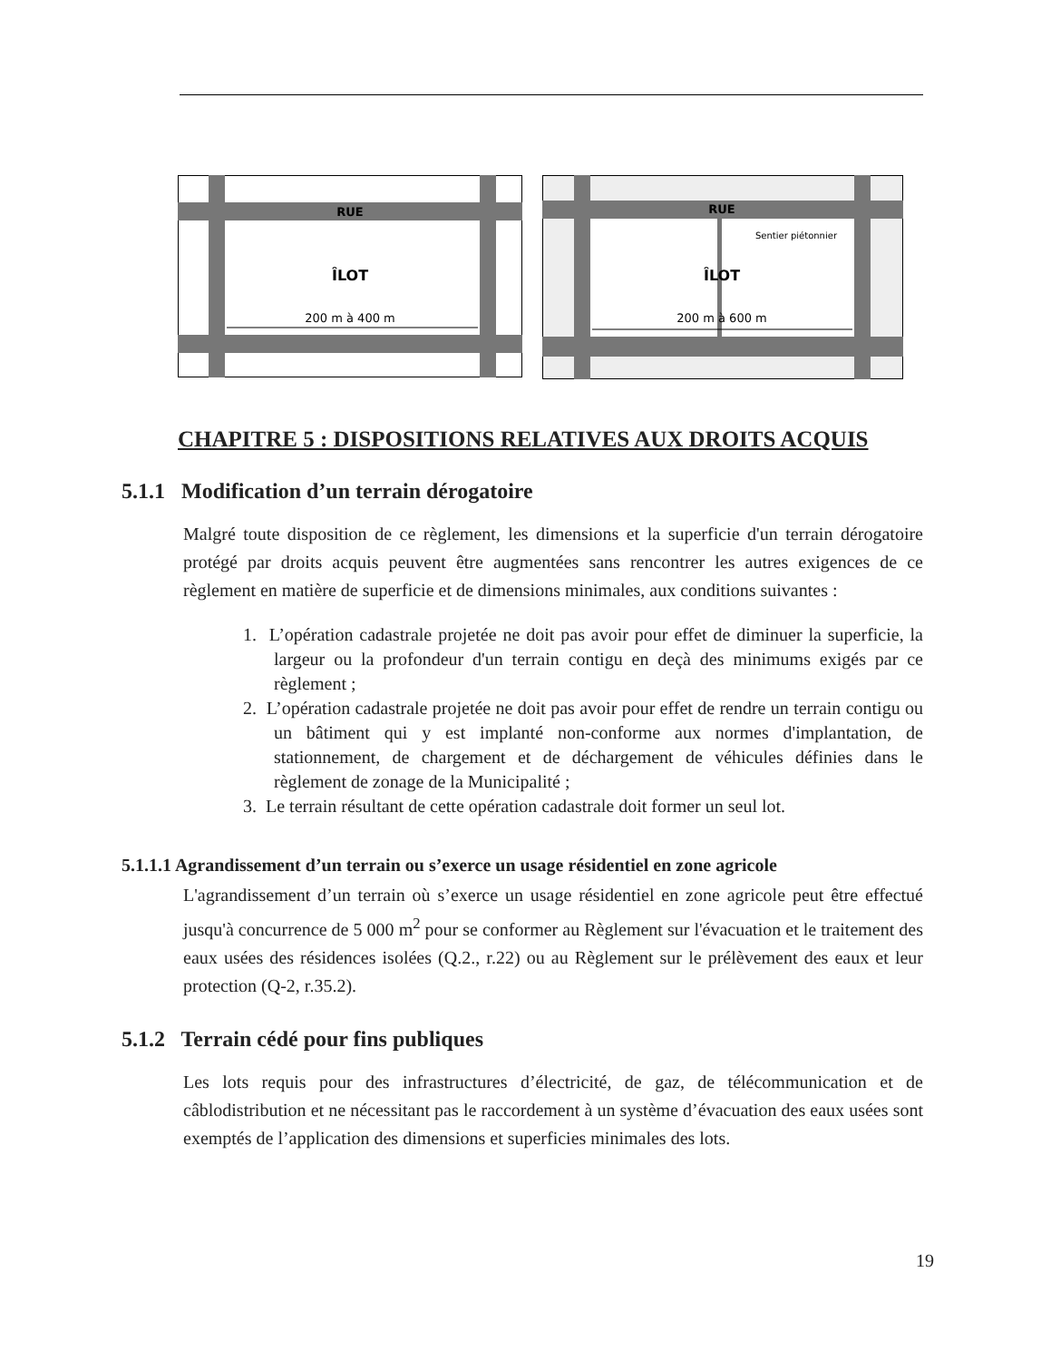RUE
ÎLOT
200 m à 400 m
RUE
Sentier piétonnier
ÎLOT
200 m à 600 m
CHAPITRE 5 : DISPOSITIONS RELATIVES AUX DROITS ACQUIS
5.1.1 Modification d’un terrain dérogatoire
Malgré toute disposition de ce règlement, les dimensions et la superficie d'un terrain dérogatoire protégé par droits acquis peuvent être augmentées sans rencontrer les autres exigences de ce règlement en matière de superficie et de dimensions minimales, aux conditions suivantes :
1. L’opération cadastrale projetée ne doit pas avoir pour effet de diminuer la superficie, la largeur ou la profondeur d'un terrain contigu en deçà des minimums exigés par ce règlement ;
2. L’opération cadastrale projetée ne doit pas avoir pour effet de rendre un terrain contigu ou un bâtiment qui y est implanté non-conforme aux normes d'implantation, de stationnement, de chargement et de déchargement de véhicules définies dans le règlement de zonage de la Municipalité ;
3. Le terrain résultant de cette opération cadastrale doit former un seul lot.
5.1.1.1 Agrandissement d’un terrain ou s’exerce un usage résidentiel en zone agricole
L'agrandissement d’un terrain où s’exerce un usage résidentiel en zone agricole peut être effectué jusqu'à concurrence de 5 000 m<sup>2</sup> pour se conformer au Règlement sur l'évacuation et le traitement des eaux usées des résidences isolées (Q.2., r.22) ou au Règlement sur le prélèvement des eaux et leur protection (Q-2, r.35.2).
5.1.2 Terrain cédé pour fins publiques
Les lots requis pour des infrastructures d’électricité, de gaz, de télécommunication et de câblodistribution et ne nécessitant pas le raccordement à un système d’évacuation des eaux usées sont exemptés de l’application des dimensions et superficies minimales des lots.
19